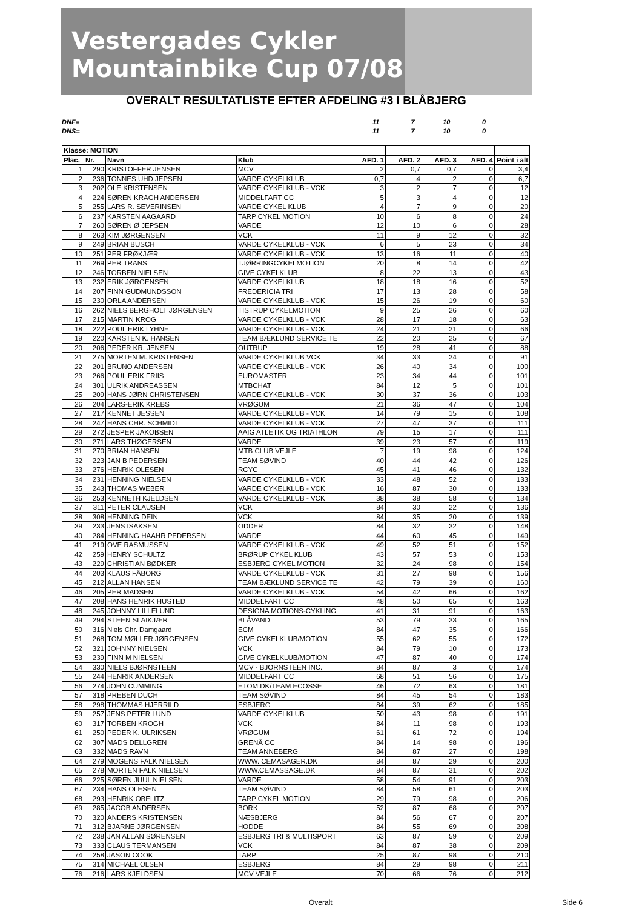Vestergades Cykler
Mountainbike Cup 07/08
OVERALT RESULTATLISTE EFTER AFDELING #3 I BLÅBJERG
DNF= 11 7 10 0
DNS= 11 7 10 0
| Klasse: MOTION | | | | | | | | |
| --- | --- | --- | --- | --- | --- | --- | --- | --- |
| Plac. | Nr. | Navn | Klub | AFD. 1 | AFD. 2 | AFD. 3 | AFD. 4 | Point i alt |
| 1 | 290 | KRISTOFFER JENSEN | MCV | 2 | 0,7 | 0,7 | 0 | 3,4 |
| 2 | 236 | TONNES UHD JEPSEN | VARDE CYKELKLUB | 0,7 | 4 | 2 | 0 | 6,7 |
| 3 | 202 | OLE KRISTENSEN | VARDE CYKELKLUB - VCK | 3 | 2 | 7 | 0 | 12 |
| 4 | 224 | SØREN KRAGH ANDERSEN | MIDDELFART CC | 5 | 3 | 4 | 0 | 12 |
| 5 | 255 | LARS R. SEVERINSEN | VARDE CYKEL KLUB | 4 | 7 | 9 | 0 | 20 |
| 6 | 237 | KARSTEN AAGAARD | TARP CYKEL MOTION | 10 | 6 | 8 | 0 | 24 |
| 7 | 260 | SØREN Ø JEPSEN | VARDE | 12 | 10 | 6 | 0 | 28 |
| 8 | 263 | KIM JØRGENSEN | VCK | 11 | 9 | 12 | 0 | 32 |
| 9 | 249 | BRIAN BUSCH | VARDE CYKELKLUB - VCK | 6 | 5 | 23 | 0 | 34 |
| 10 | 251 | PER FRØKJÆR | VARDE CYKELKLUB - VCK | 13 | 16 | 11 | 0 | 40 |
| 11 | 269 | PER TRANS | TJØRRINGCYKELMOTION | 20 | 8 | 14 | 0 | 42 |
| 12 | 246 | TORBEN NIELSEN | GIVE CYKELKLUB | 8 | 22 | 13 | 0 | 43 |
| 13 | 232 | ERIK JØRGENSEN | VARDE CYKELKLUB | 18 | 18 | 16 | 0 | 52 |
| 14 | 207 | FINN GUDMUNDSSON | FREDERICIA TRI | 17 | 13 | 28 | 0 | 58 |
| 15 | 230 | ORLA ANDERSEN | VARDE CYKELKLUB - VCK | 15 | 26 | 19 | 0 | 60 |
| 16 | 262 | NIELS BERGHOLT JØRGENSEN | TISTRUP CYKELMOTION | 9 | 25 | 26 | 0 | 60 |
| 17 | 215 | MARTIN KROG | VARDE CYKELKLUB - VCK | 28 | 17 | 18 | 0 | 63 |
| 18 | 222 | POUL ERIK LYHNE | VARDE CYKELKLUB - VCK | 24 | 21 | 21 | 0 | 66 |
| 19 | 220 | KARSTEN K. HANSEN | TEAM BÆKLUND SERVICE TE | 22 | 20 | 25 | 0 | 67 |
| 20 | 206 | PEDER KR. JENSEN | OUTRUP | 19 | 28 | 41 | 0 | 88 |
| 21 | 275 | MORTEN M. KRISTENSEN | VARDE CYKELKLUB VCK | 34 | 33 | 24 | 0 | 91 |
| 22 | 201 | BRUNO ANDERSEN | VARDE CYKELKLUB - VCK | 26 | 40 | 34 | 0 | 100 |
| 23 | 266 | POUL ERIK FRIIS | EUROMASTER | 23 | 34 | 44 | 0 | 101 |
| 24 | 301 | ULRIK ANDREASSEN | MTBCHAT | 84 | 12 | 5 | 0 | 101 |
| 25 | 209 | HANS JØRN CHRISTENSEN | VARDE CYKELKLUB - VCK | 30 | 37 | 36 | 0 | 103 |
| 26 | 204 | LARS-ERIK KREBS | VRØGUM | 21 | 36 | 47 | 0 | 104 |
| 27 | 217 | KENNET JESSEN | VARDE CYKELKLUB - VCK | 14 | 79 | 15 | 0 | 108 |
| 28 | 247 | HANS CHR. SCHMIDT | VARDE CYKELKLUB - VCK | 27 | 47 | 37 | 0 | 111 |
| 29 | 272 | JESPER JAKOBSEN | AAIG ATLETIK OG TRIATHLON | 79 | 15 | 17 | 0 | 111 |
| 30 | 271 | LARS THØGERSEN | VARDE | 39 | 23 | 57 | 0 | 119 |
| 31 | 270 | BRIAN HANSEN | MTB CLUB VEJLE | 7 | 19 | 98 | 0 | 124 |
| 32 | 223 | JAN B PEDERSEN | TEAM SØVIND | 40 | 44 | 42 | 0 | 126 |
| 33 | 276 | HENRIK OLESEN | RCYC | 45 | 41 | 46 | 0 | 132 |
| 34 | 231 | HENNING NIELSEN | VARDE CYKELKLUB - VCK | 33 | 48 | 52 | 0 | 133 |
| 35 | 243 | THOMAS WEBER | VARDE CYKELKLUB - VCK | 16 | 87 | 30 | 0 | 133 |
| 36 | 253 | KENNETH KJELDSEN | VARDE CYKELKLUB - VCK | 38 | 38 | 58 | 0 | 134 |
| 37 | 311 | PETER CLAUSEN | VCK | 84 | 30 | 22 | 0 | 136 |
| 38 | 308 | HENNING DEIN | VCK | 84 | 35 | 20 | 0 | 139 |
| 39 | 233 | JENS ISAKSEN | ODDER | 84 | 32 | 32 | 0 | 148 |
| 40 | 284 | HENNING HAAHR PEDERSEN | VARDE | 44 | 60 | 45 | 0 | 149 |
| 41 | 219 | OVE RASMUSSEN | VARDE CYKELKLUB - VCK | 49 | 52 | 51 | 0 | 152 |
| 42 | 259 | HENRY SCHULTZ | BRØRUP CYKEL KLUB | 43 | 57 | 53 | 0 | 153 |
| 43 | 229 | CHRISTIAN BØDKER | ESBJERG CYKEL MOTION | 32 | 24 | 98 | 0 | 154 |
| 44 | 203 | KLAUS FÅBORG | VARDE CYKELKLUB - VCK | 31 | 27 | 98 | 0 | 156 |
| 45 | 212 | ALLAN HANSEN | TEAM BÆKLUND SERVICE TE | 42 | 79 | 39 | 0 | 160 |
| 46 | 205 | PER MADSEN | VARDE CYKELKLUB - VCK | 54 | 42 | 66 | 0 | 162 |
| 47 | 208 | HANS HENRIK HUSTED | MIDDELFART CC | 48 | 50 | 65 | 0 | 163 |
| 48 | 245 | JOHNNY LILLELUND | DESIGNA MOTIONS-CYKLING | 41 | 31 | 91 | 0 | 163 |
| 49 | 294 | STEEN SLAIKJÆR | BLÅVAND | 53 | 79 | 33 | 0 | 165 |
| 50 | 316 | Niels Chr. Damgaard | ECM | 84 | 47 | 35 | 0 | 166 |
| 51 | 268 | TOM MØLLER JØRGENSEN | GIVE CYKELKLUB/MOTION | 55 | 62 | 55 | 0 | 172 |
| 52 | 321 | JOHNNY NIELSEN | VCK | 84 | 79 | 10 | 0 | 173 |
| 53 | 239 | FINN M NIELSEN | GIVE CYKELKLUB/MOTION | 47 | 87 | 40 | 0 | 174 |
| 54 | 330 | NIELS BJØRNSTEEN | MCV - BJORNSTEEN INC. | 84 | 87 | 3 | 0 | 174 |
| 55 | 244 | HENRIK ANDERSEN | MIDDELFART CC | 68 | 51 | 56 | 0 | 175 |
| 56 | 274 | JOHN CUMMING | ETOM.DK/TEAM ECOSSE | 46 | 72 | 63 | 0 | 181 |
| 57 | 318 | PREBEN DUCH | TEAM SØVIND | 84 | 45 | 54 | 0 | 183 |
| 58 | 298 | THOMMAS HJERRILD | ESBJERG | 84 | 39 | 62 | 0 | 185 |
| 59 | 257 | JENS PETER LUND | VARDE CYKELKLUB | 50 | 43 | 98 | 0 | 191 |
| 60 | 317 | TORBEN KROGH | VCK | 84 | 11 | 98 | 0 | 193 |
| 61 | 250 | PEDER K. ULRIKSEN | VRØGUM | 61 | 61 | 72 | 0 | 194 |
| 62 | 307 | MADS DELLGREN | GRENÅ CC | 84 | 14 | 98 | 0 | 196 |
| 63 | 332 | MADS RAVN | TEAM ANNEBERG | 84 | 87 | 27 | 0 | 198 |
| 64 | 279 | MOGENS FALK NIELSEN | WWW. CEMASAGER.DK | 84 | 87 | 29 | 0 | 200 |
| 65 | 278 | MORTEN FALK NIELSEN | WWW.CEMASSAGE.DK | 84 | 87 | 31 | 0 | 202 |
| 66 | 225 | SØREN JUUL NIELSEN | VARDE | 58 | 54 | 91 | 0 | 203 |
| 67 | 234 | HANS OLESEN | TEAM SØVIND | 84 | 58 | 61 | 0 | 203 |
| 68 | 293 | HENRIK OBELITZ | TARP CYKEL MOTION | 29 | 79 | 98 | 0 | 206 |
| 69 | 285 | JACOB ANDERSEN | BORK | 52 | 87 | 68 | 0 | 207 |
| 70 | 320 | ANDERS KRISTENSEN | NÆSBJERG | 84 | 56 | 67 | 0 | 207 |
| 71 | 312 | BJARNE JØRGENSEN | HODDE | 84 | 55 | 69 | 0 | 208 |
| 72 | 238 | JAN ALLAN SØRENSEN | ESBJERG TRI & MULTISPORT | 63 | 87 | 59 | 0 | 209 |
| 73 | 333 | CLAUS TERMANSEN | VCK | 84 | 87 | 38 | 0 | 209 |
| 74 | 258 | JASON COOK | TARP | 25 | 87 | 98 | 0 | 210 |
| 75 | 314 | MICHAEL OLSEN | ESBJERG | 84 | 29 | 98 | 0 | 211 |
| 76 | 216 | LARS KJELDSEN | MCV VEJLE | 70 | 66 | 76 | 0 | 212 |
Overalt Side 6